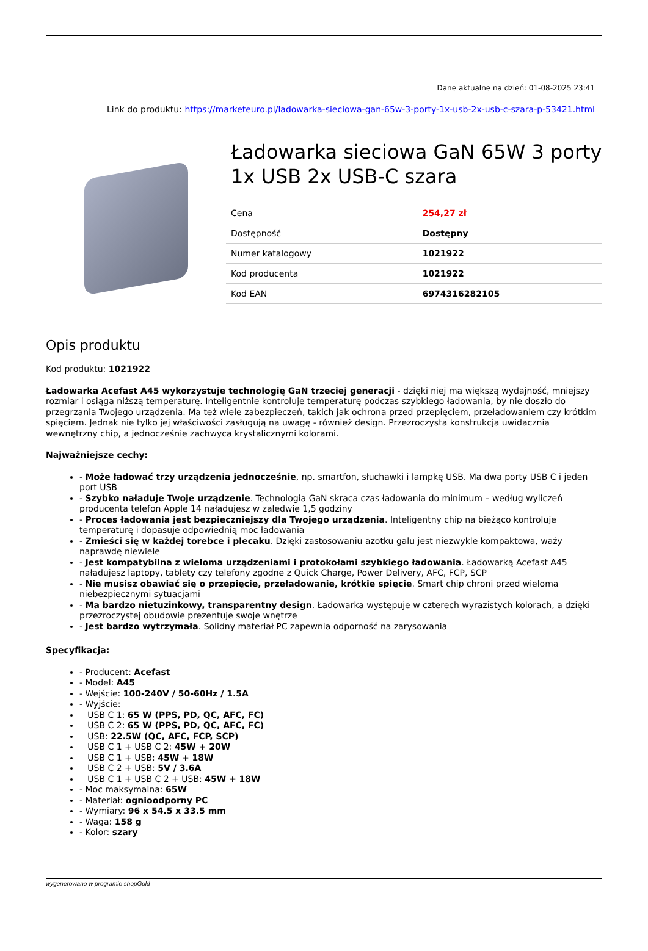Dane aktualne na dzień: 01-08-2025 23:41
Link do produktu: https://marketeuro.pl/ladowarka-sieciowa-gan-65w-3-porty-1x-usb-2x-usb-c-szara-p-53421.html
Ładowarka sieciowa GaN 65W 3 porty 1x USB 2x USB-C szara
| Cena | 254,27 zł |
| Dostępność | Dostępny |
| Numer katalogowy | 1021922 |
| Kod producenta | 1021922 |
| Kod EAN | 6974316282105 |
Opis produktu
Kod produktu: 1021922
Ładowarka Acefast A45 wykorzystuje technologię GaN trzeciej generacji - dzięki niej ma większą wydajność, mniejszy rozmiar i osiąga niższą temperaturę. Inteligentnie kontroluje temperaturę podczas szybkiego ładowania, by nie doszło do przegrzania Twojego urządzenia. Ma też wiele zabezpieczeń, takich jak ochrona przed przepięciem, przeładowaniem czy krótkim spięciem. Jednak nie tylko jej właściwości zasługują na uwagę - również design. Przezroczysta konstrukcja uwidacznia wewnętrzny chip, a jednocześnie zachwyca krystalicznymi kolorami.
Najważniejsze cechy:
- Może ładować trzy urządzenia jednocześnie, np. smartfon, słuchawki i lampkę USB. Ma dwa porty USB C i jeden port USB
- Szybko naładuje Twoje urządzenie. Technologia GaN skraca czas ładowania do minimum – według wyliczeń producenta telefon Apple 14 naładujesz w zaledwie 1,5 godziny
- Proces ładowania jest bezpieczniejszy dla Twojego urządzenia. Inteligentny chip na bieżąco kontroluje temperaturę i dopasuje odpowiednią moc ładowania
- Zmieści się w każdej torebce i plecaku. Dzięki zastosowaniu azotku galu jest niezwykle kompaktowa, waży naprawdę niewiele
- Jest kompatybilna z wieloma urządzeniami i protokołami szybkiego ładowania. Ładowarką Acefast A45 naładujesz laptopy, tablety czy telefony zgodne z Quick Charge, Power Delivery, AFC, FCP, SCP
- Nie musisz obawiać się o przepięcie, przeładowanie, krótkie spięcie. Smart chip chroni przed wieloma niebezpiecznymi sytuacjami
- Ma bardzo nietuzinkowy, transparentny design. Ładowarka występuje w czterech wyrazistych kolorach, a dzięki przezroczystej obudowie prezentuje swoje wnętrze
- Jest bardzo wytrzymała. Solidny materiał PC zapewnia odporność na zarysowania
Specyfikacja:
- Producent: Acefast
- Model: A45
- Wejście: 100-240V / 50-60Hz / 1.5A
- Wyjście:
USB C 1: 65 W (PPS, PD, QC, AFC, FC)
USB C 2: 65 W (PPS, PD, QC, AFC, FC)
USB: 22.5W (QC, AFC, FCP, SCP)
USB C 1 + USB C 2: 45W + 20W
USB C 1 + USB: 45W + 18W
USB C 2 + USB: 5V / 3.6A
USB C 1 + USB C 2 + USB: 45W + 18W
- Moc maksymalna: 65W
- Materiał: ognioodporny PC
- Wymiary: 96 x 54.5 x 33.5 mm
- Waga: 158 g
- Kolor: szary
wygenerowano w programie shopGold